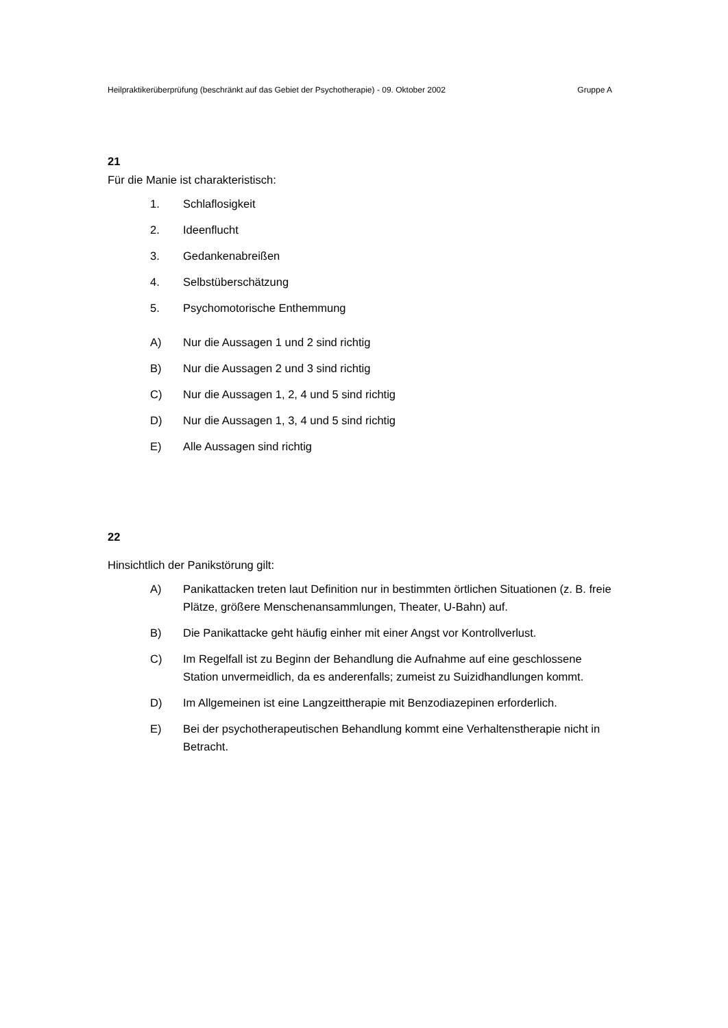Heilpraktikerüberprüfung (beschränkt auf das Gebiet der Psychotherapie) - 09. Oktober 2002 Gruppe A
21
Für die Manie ist charakteristisch:
1. Schlaflosigkeit
2. Ideenflucht
3. Gedankenabreißen
4. Selbstüberschätzung
5. Psychomotorische Enthemmung
A) Nur die Aussagen 1 und 2 sind richtig
B) Nur die Aussagen 2 und 3 sind richtig
C) Nur die Aussagen 1, 2, 4 und 5 sind richtig
D) Nur die Aussagen 1, 3, 4 und 5 sind richtig
E) Alle Aussagen sind richtig
22
Hinsichtlich der Panikstörung gilt:
A) Panikattacken treten laut Definition nur in bestimmten örtlichen Situationen (z. B. freie Plätze, größere Menschenansammlungen, Theater, U-Bahn) auf.
B) Die Panikattacke geht häufig einher mit einer Angst vor Kontrollverlust.
C) Im Regelfall ist zu Beginn der Behandlung die Aufnahme auf eine geschlossene Station unvermeidlich, da es anderenfalls; zumeist zu Suizidhandlungen kommt.
D) Im Allgemeinen ist eine Langzeittherapie mit Benzodiazepinen erforderlich.
E) Bei der psychotherapeutischen Behandlung kommt eine Verhaltenstherapie nicht in Betracht.